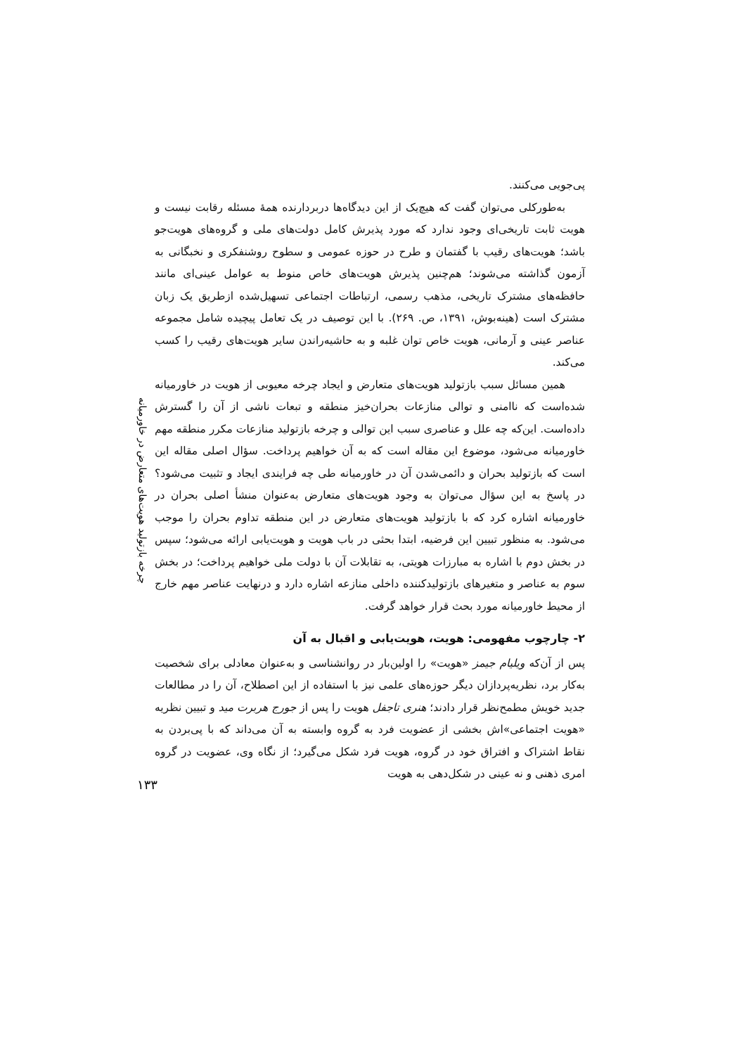چرخه بازتولید هویت‌های متعارض در خاورمیانه
پی‌جویی می‌کنند.
به‌طورکلی می‌توان گفت که هیچ‌یک از این دیدگاه‌ها دربردارنده همهٔ مسئله رقابت نیست و هویت ثابت تاریخی‌ای وجود ندارد که مورد پذیرش کامل دولت‌های ملی و گروه‌های هویت‌جو باشد؛ هویت‌های رقیب با گفتمان و طرح در حوزه عمومی و سطوح روشنفکری و نخبگانی به آزمون گذاشته می‌شوند؛ هم‌چنین پذیرش هویت‌های خاص منوط به عوامل عینی‌ای مانند حافظه‌های مشترک تاریخی، مذهب رسمی، ارتباطات اجتماعی تسهیل‌شده ازطریق یک زبان مشترک است (هینه‌بوش، ۱۳۹۱، ص. ۲۶۹). با این توصیف در یک تعامل پیچیده شامل مجموعه عناصر عینی و آرمانی، هویت خاص توان غلبه و به حاشیه‌راندن سایر هویت‌های رقیب را کسب می‌کند.
همین مسائل سبب بازتولید هویت‌های متعارض و ایجاد چرخه معیوبی از هویت در خاورمیانه شده‌است که ناامنی و توالی منازعات بحران‌خیز منطقه و تبعات ناشی از آن را گسترش داده‌است. این‌که چه علل و عناصری سبب این توالی و چرخه بازتولید منازعات مکرر منطقه مهم خاورمیانه می‌شود، موضوع این مقاله است که به آن خواهیم پرداخت. سؤال اصلی مقاله این است که بازتولید بحران و دائمی‌شدن آن در خاورمیانه طی چه فرایندی ایجاد و تثبیت می‌شود؟ در پاسخ به این سؤال می‌توان به وجود هویت‌های متعارض به‌عنوان منشأ اصلی بحران در خاورمیانه اشاره کرد که با بازتولید هویت‌های متعارض در این منطقه تداوم بحران را موجب می‌شود. به منظور تبیین این فرضیه، ابتدا بحثی در باب هویت و هویت‌یابی ارائه می‌شود؛ سپس در بخش دوم با اشاره به مبارزات هویتی، به تقابلات آن با دولت ملی خواهیم پرداخت؛ در بخش سوم به عناصر و متغیرهای بازتولیدکننده داخلی منازعه اشاره دارد و درنهایت عناصر مهم خارج از محیط خاورمیانه مورد بحث قرار خواهد گرفت.
۲- چارچوب مفهومی: هویت، هویت‌یابی و اقبال به آن
پس از آن‌که ویلیام جیمز «هویت» را اولین‌بار در روانشناسی و به‌عنوان معادلی برای شخصیت به‌کار برد، نظریه‌پردازان دیگر حوزه‌های علمی نیز با استفاده از این اصطلاح، آن را در مطالعات جدید خویش مطمح‌نظر قرار دادند؛ هنری تاجفل هویت را پس از جورج هربرت مید و تبیین نظریه «هویت اجتماعی»اش بخشی از عضویت فرد به گروه وابسته به آن می‌داند که با پی‌بردن به نقاط اشتراک و افتراق خود در گروه، هویت فرد شکل می‌گیرد؛ از نگاه وی، عضویت در گروه امری ذهنی و نه عینی در شکل‌دهی به هویت
۱۳۳